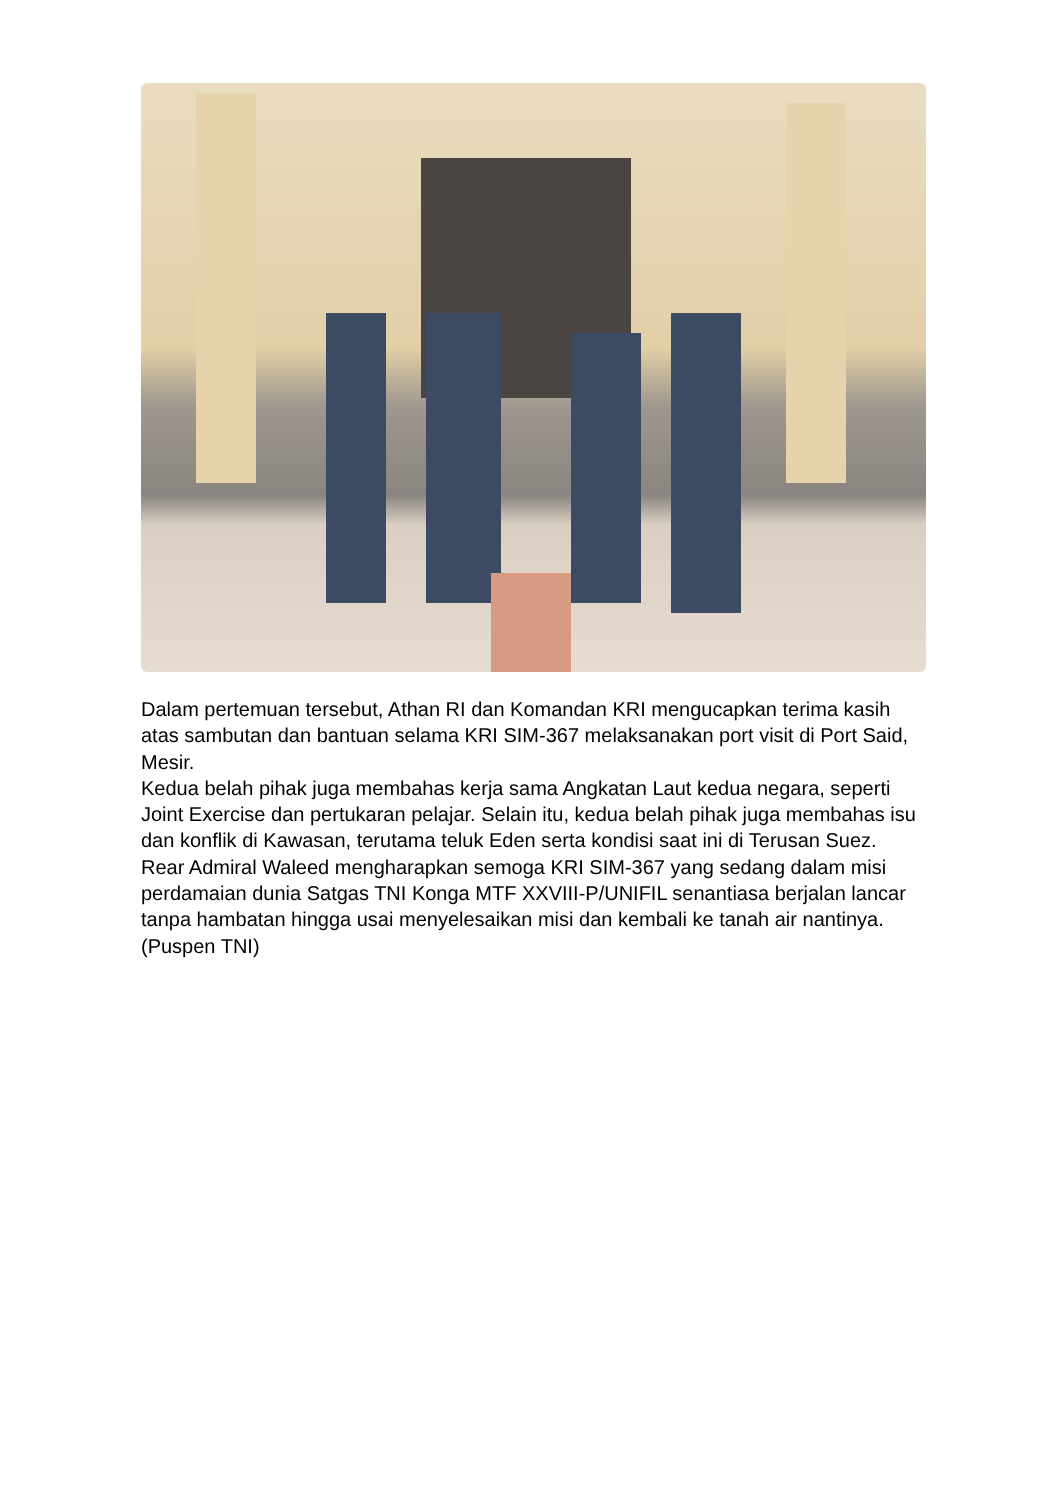Dalam pertemuan tersebut, Athan RI dan Komandan KRI mengucapkan terima kasih atas sambutan dan bantuan selama KRI SIM-367 melaksanakan port visit di Port Said, Mesir.
Kedua belah pihak juga membahas kerja sama Angkatan Laut kedua negara, seperti Joint Exercise dan pertukaran pelajar. Selain itu, kedua belah pihak juga membahas isu dan konflik di Kawasan, terutama teluk Eden serta kondisi saat ini di Terusan Suez.
Rear Admiral Waleed mengharapkan semoga KRI SIM-367 yang sedang dalam misi perdamaian dunia Satgas TNI Konga MTF XXVIII-P/UNIFIL senantiasa berjalan lancar tanpa hambatan hingga usai menyelesaikan misi dan kembali ke tanah air nantinya. (Puspen TNI)